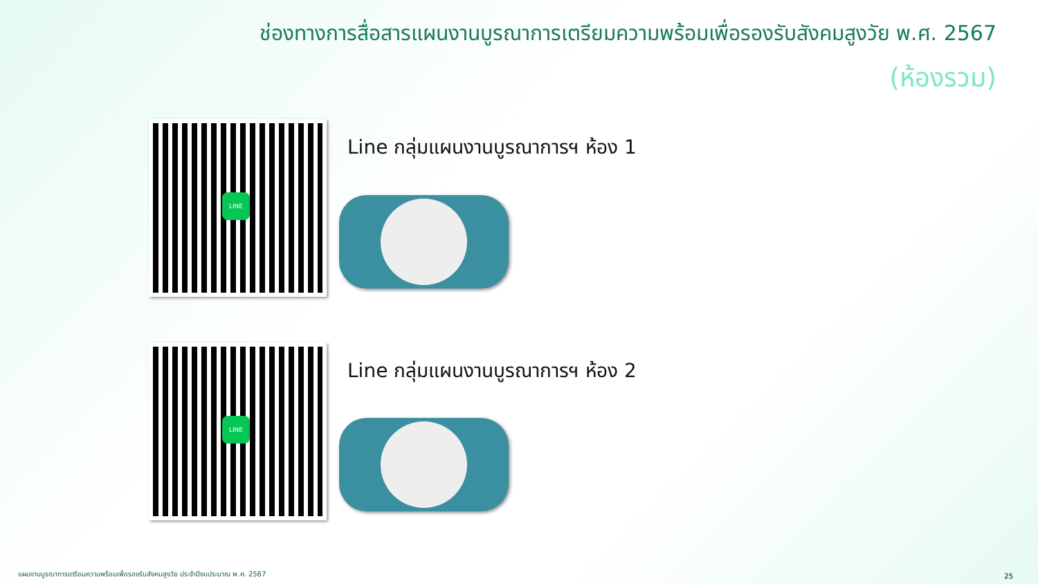ช่องทางการสื่อสารแผนงานบูรณาการเตรียมความพร้อมเพื่อรองรับสังคมสูงวัย พ.ศ. 2567
(ห้องรวม)
LINE
Line กลุ่มแผนงานบูรณาการฯ ห้อง 1
LINE
Line กลุ่มแผนงานบูรณาการฯ ห้อง 2
แผนงานบูรณาการเตรียมความพร้อมเพื่อรองรับสังคมสูงวัย ประจำปีงบประมาณ พ.ศ. 2567
25